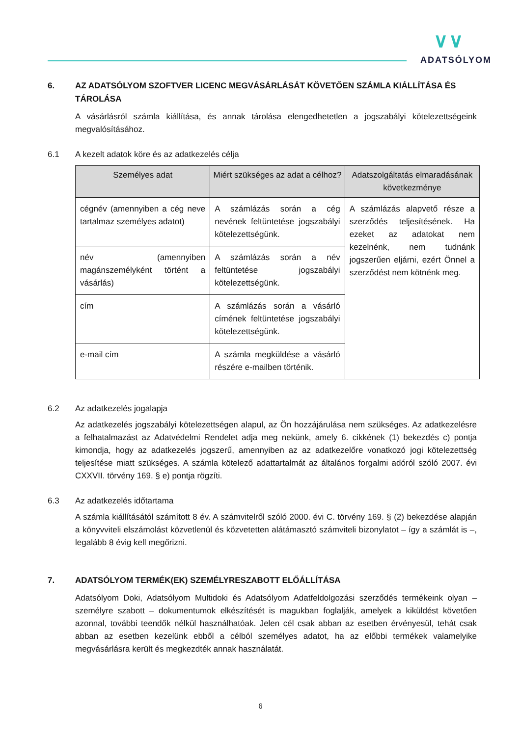∨∨
ADATSÓLYOM
6. AZ ADATSÓLYOM SZOFTVER LICENC MEGVÁSÁRLÁSÁT KÖVETŐEN SZÁMLA KIÁLLÍTÁSA ÉS TÁROLÁSA
A vásárlásról számla kiállítása, és annak tárolása elengedhetetlen a jogszabályi kötelezettségeink megvalósításához.
6.1 A kezelt adatok köre és az adatkezelés célja
| Személyes adat | Miért szükséges az adat a célhoz? | Adatszolgáltatás elmaradásának következménye |
| --- | --- | --- |
| cégnév (amennyiben a cég neve tartalmaz személyes adatot) | A számlázás során a cég nevének feltüntetése jogszabályi kötelezettségünk. | A számlázás alapvető része a szerződés teljesítésének. Ha ezeket az adatokat nem kezelnénk, nem tudnánk jogszerűen eljárni, ezért Önnel a szerződést nem kötnénk meg. |
| név (amennyiben magánszemélyként történt a vásárlás) | A számlázás során a név feltüntetése jogszabályi kötelezettségünk. | |
| cím | A számlázás során a vásárló címének feltüntetése jogszabályi kötelezettségünk. | |
| e-mail cím | A számla megküldése a vásárló részére e-mailben történik. | |
6.2 Az adatkezelés jogalapja
Az adatkezelés jogszabályi kötelezettségen alapul, az Ön hozzájárulása nem szükséges. Az adatkezelésre a felhatalmazást az Adatvédelmi Rendelet adja meg nekünk, amely 6. cikkének (1) bekezdés c) pontja kimondja, hogy az adatkezelés jogszerű, amennyiben az az adatkezelőre vonatkozó jogi kötelezettség teljesítése miatt szükséges. A számla kötelező adattartalmát az általános forgalmi adóról szóló 2007. évi CXXVII. törvény 169. § e) pontja rögzíti.
6.3 Az adatkezelés időtartama
A számla kiállításától számított 8 év. A számvitelről szóló 2000. évi C. törvény 169. § (2) bekezdése alapján a könyvviteli elszámolást közvetlenül és közvetetten alátámasztó számviteli bizonylatot – így a számlát is –, legalább 8 évig kell megőrizni.
7. ADATSÓLYOM TERMÉK(EK) SZEMÉLYRESZABOTT ELŐÁLLÍTÁSA
Adatsólyom Doki, Adatsólyom Multidoki és Adatsólyom Adatfeldolgozási szerződés termékeink olyan – személyre szabott – dokumentumok elkészítését is magukban foglalják, amelyek a kiküldést követően azonnal, további teendők nélkül használhatóak. Jelen cél csak abban az esetben érvényesül, tehát csak abban az esetben kezelünk ebből a célból személyes adatot, ha az előbbi termékek valamelyike megvásárlásra került és megkezdték annak használatát.
6